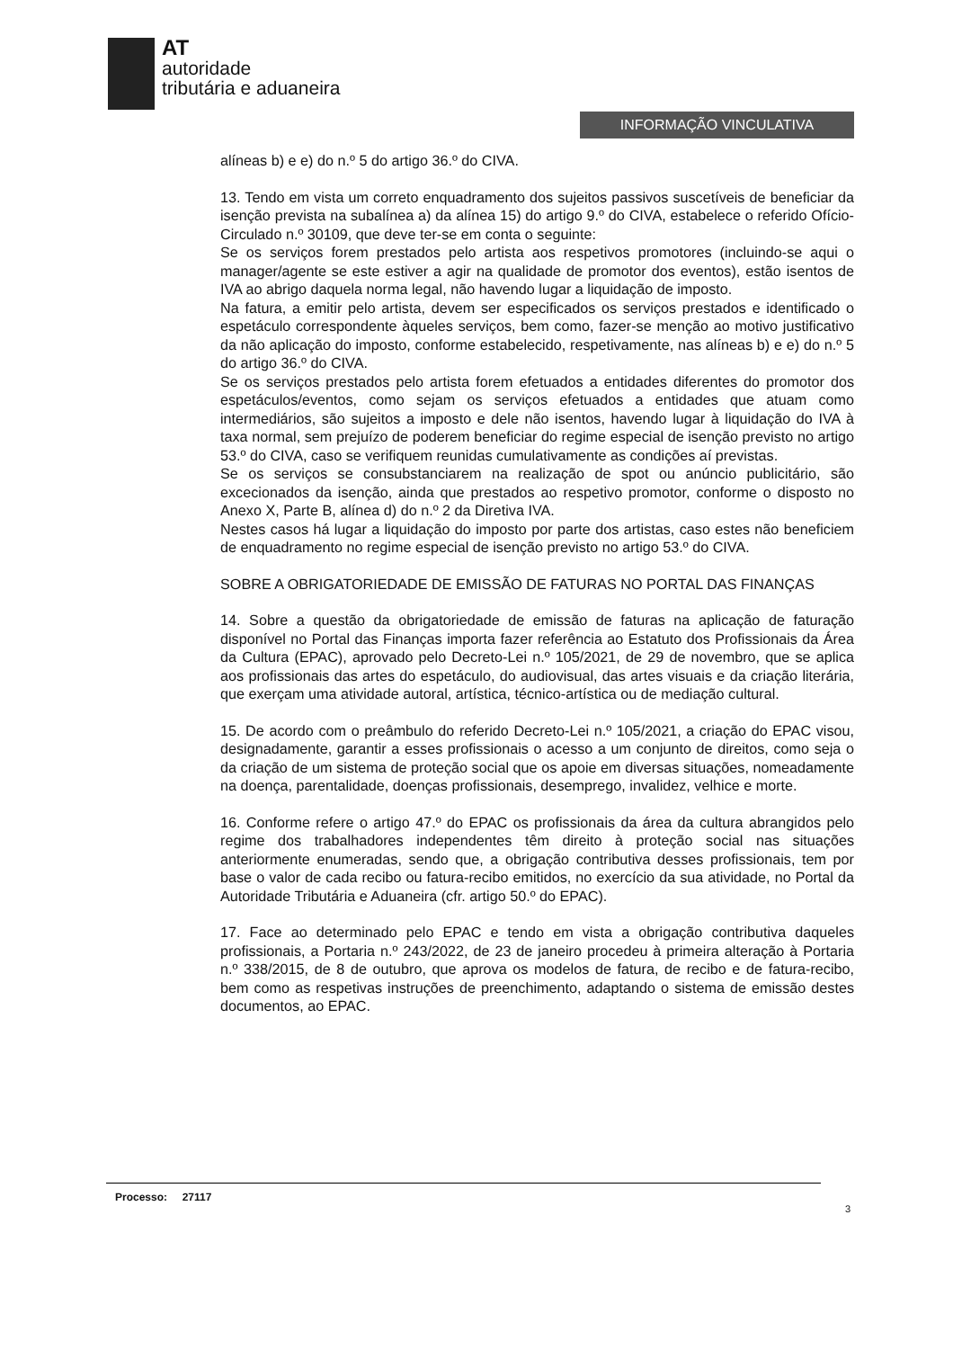AT
autoridade
tributária e aduaneira
INFORMAÇÃO VINCULATIVA
alíneas b) e e) do n.º 5 do artigo 36.º do CIVA.
13. Tendo em vista um correto enquadramento dos sujeitos passivos suscetíveis de beneficiar da isenção prevista na subalínea a) da alínea 15) do artigo 9.º do CIVA, estabelece o referido Ofício-Circulado n.º 30109, que deve ter-se em conta o seguinte:
Se os serviços forem prestados pelo artista aos respetivos promotores (incluindo-se aqui o manager/agente se este estiver a agir na qualidade de promotor dos eventos), estão isentos de IVA ao abrigo daquela norma legal, não havendo lugar a liquidação de imposto.
Na fatura, a emitir pelo artista, devem ser especificados os serviços prestados e identificado o espetáculo correspondente àqueles serviços, bem como, fazer-se menção ao motivo justificativo da não aplicação do imposto, conforme estabelecido, respetivamente, nas alíneas b) e e) do n.º 5 do artigo 36.º do CIVA.
Se os serviços prestados pelo artista forem efetuados a entidades diferentes do promotor dos espetáculos/eventos, como sejam os serviços efetuados a entidades que atuam como intermediários, são sujeitos a imposto e dele não isentos, havendo lugar à liquidação do IVA à taxa normal, sem prejuízo de poderem beneficiar do regime especial de isenção previsto no artigo 53.º do CIVA, caso se verifiquem reunidas cumulativamente as condições aí previstas.
Se os serviços se consubstanciarem na realização de spot ou anúncio publicitário, são excecionados da isenção, ainda que prestados ao respetivo promotor, conforme o disposto no Anexo X, Parte B, alínea d) do n.º 2 da Diretiva IVA.
Nestes casos há lugar a liquidação do imposto por parte dos artistas, caso estes não beneficiem de enquadramento no regime especial de isenção previsto no artigo 53.º do CIVA.
SOBRE A OBRIGATORIEDADE DE EMISSÃO DE FATURAS NO PORTAL DAS FINANÇAS
14. Sobre a questão da obrigatoriedade de emissão de faturas na aplicação de faturação disponível no Portal das Finanças importa fazer referência ao Estatuto dos Profissionais da Área da Cultura (EPAC), aprovado pelo Decreto-Lei n.º 105/2021, de 29 de novembro, que se aplica aos profissionais das artes do espetáculo, do audiovisual, das artes visuais e da criação literária, que exerçam uma atividade autoral, artística, técnico-artística ou de mediação cultural.
15. De acordo com o preâmbulo do referido Decreto-Lei n.º 105/2021, a criação do EPAC visou, designadamente, garantir a esses profissionais o acesso a um conjunto de direitos, como seja o da criação de um sistema de proteção social que os apoie em diversas situações, nomeadamente na doença, parentalidade, doenças profissionais, desemprego, invalidez, velhice e morte.
16. Conforme refere o artigo 47.º do EPAC os profissionais da área da cultura abrangidos pelo regime dos trabalhadores independentes têm direito à proteção social nas situações anteriormente enumeradas, sendo que, a obrigação contributiva desses profissionais, tem por base o valor de cada recibo ou fatura-recibo emitidos, no exercício da sua atividade, no Portal da Autoridade Tributária e Aduaneira (cfr. artigo 50.º do EPAC).
17. Face ao determinado pelo EPAC e tendo em vista a obrigação contributiva daqueles profissionais, a Portaria n.º 243/2022, de 23 de janeiro procedeu à primeira alteração à Portaria n.º 338/2015, de 8 de outubro, que aprova os modelos de fatura, de recibo e de fatura-recibo, bem como as respetivas instruções de preenchimento, adaptando o sistema de emissão destes documentos, ao EPAC.
Processo: 27117
3